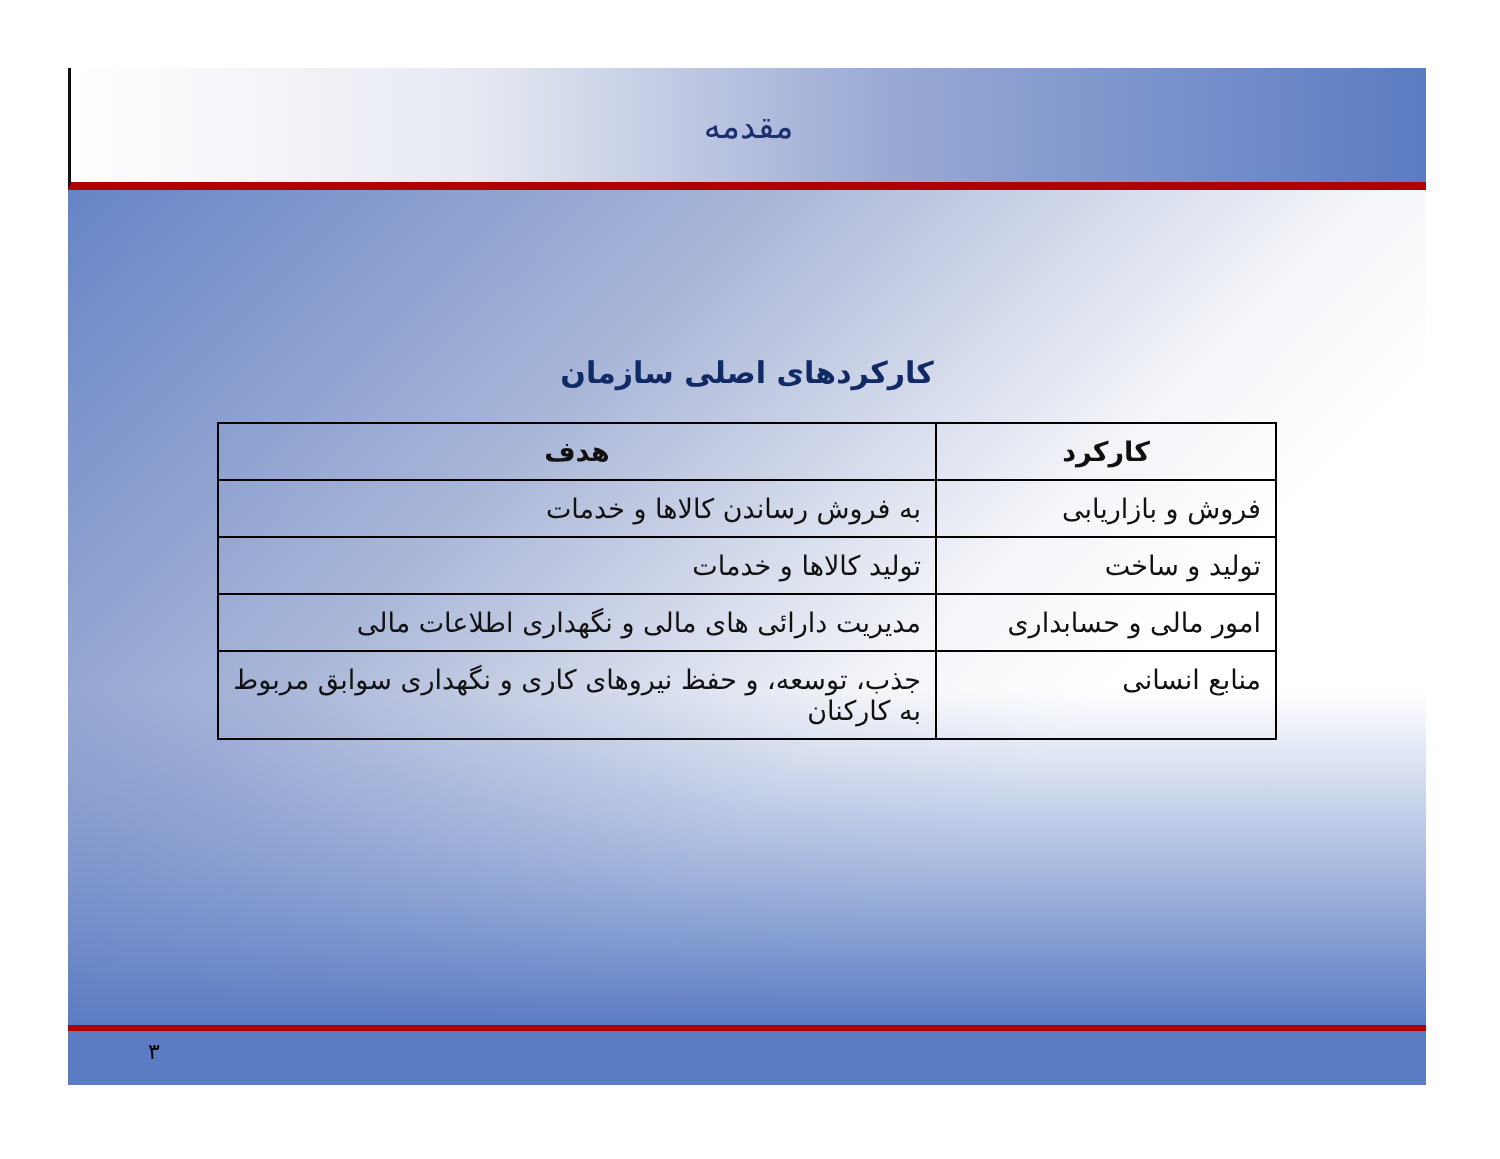مقدمه
کارکردهای اصلی سازمان
| کارکرد | هدف |
| --- | --- |
| فروش و بازاریابی | به فروش رساندن کالاها و خدمات |
| تولید و ساخت | تولید کالاها و خدمات |
| امور مالی و حسابداری | مدیریت دارائی های مالی و نگهداری اطلاعات مالی |
| منابع انسانی | جذب، توسعه، و حفظ نیروهای کاری و نگهداری سوابق مربوط به کارکنان |
۳